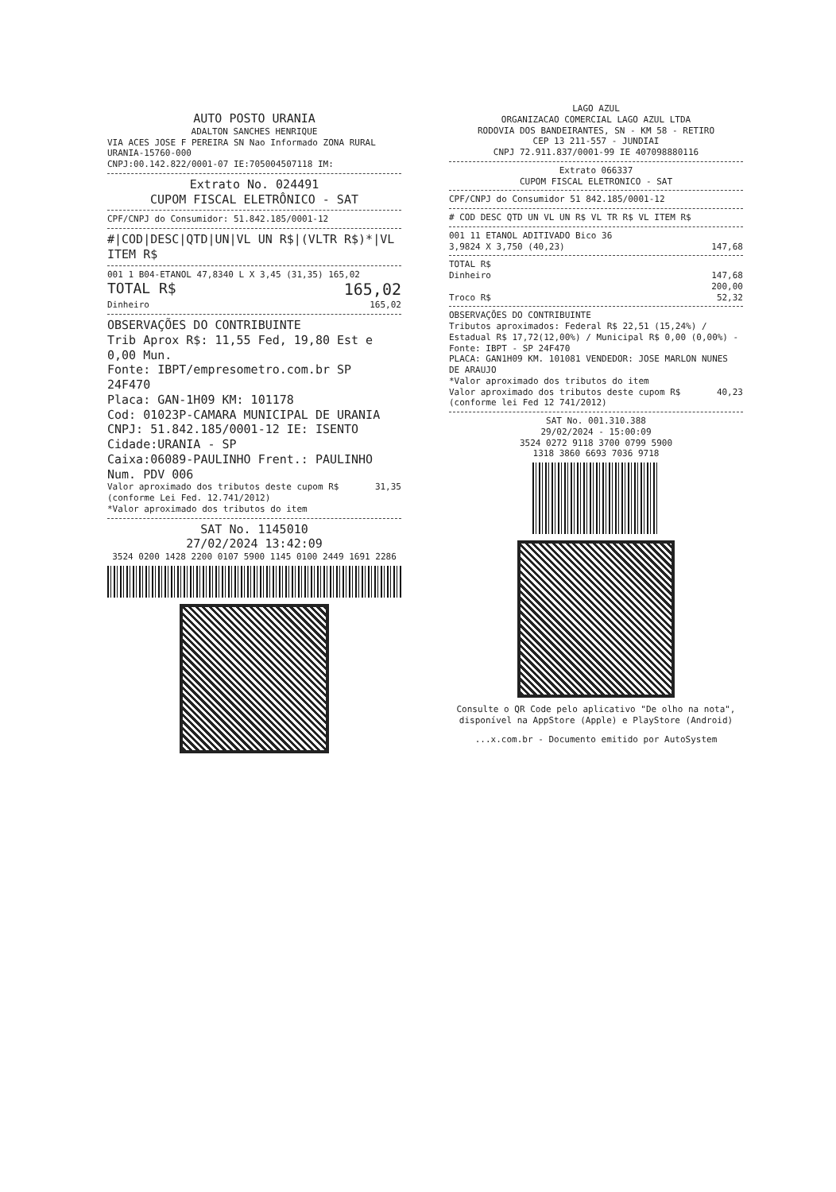AUTO POSTO URANIA
ADALTON SANCHES HENRIQUE
VIA ACES JOSE F PEREIRA SN Nao Informado ZONA RURAL URANIA-15760-000
CNPJ:00.142.822/0001-07 IE:705004507118 IM:
Extrato No. 024491
CUPOM FISCAL ELETRÔNICO - SAT
CPF/CNPJ do Consumidor: 51.842.185/0001-12
#|COD|DESC|QTD|UN|VL UN R$|(VLTR R$)*|VL ITEM R$
001 1 B04-ETANOL 47,8340 L X 3,45 (31,35) 165,02
TOTAL R$ 165,02
Dinheiro 165,02
OBSERVAÇÕES DO CONTRIBUINTE
Trib Aprox R$: 11,55 Fed, 19,80 Est e 0,00 Mun.
Fonte: IBPT/empresometro.com.br SP 24F470
Placa: GAN-1H09 KM: 101178
Cod: 01023P-CAMARA MUNICIPAL DE URANIA
CNPJ: 51.842.185/0001-12 IE: ISENTO
Cidade:URANIA - SP
Caixa:06089-PAULINHO Frent.: PAULINHO
Num. PDV 006
Valor aproximado dos tributos deste cupom R$
(conforme Lei Fed. 12.741/2012) 31,35
*Valor aproximado dos tributos do item
SAT No. 1145010
27/02/2024 13:42:09
3524 0200 1428 2200 0107 5900 1145 0100 2449 1691 2286
LAGO AZUL
ORGANIZACAO COMERCIAL LAGO AZUL LTDA
RODOVIA DOS BANDEIRANTES, SN - KM 58 - RETIRO
CEP 13 211-557 - JUNDIAI
CNPJ 72.911.837/0001-99 IE 407098880116
Extrato 066337
CUPOM FISCAL ELETRONICO - SAT
CPF/CNPJ do Consumidor 51 842.185/0001-12
# COD DESC QTD UN VL UN R$ VL TR R$ VL ITEM R$
001 11 ETANOL ADITIVADO Bico 36
3,9824 X 3,750 (40,23) 147,68
TOTAL R$
Dinheiro 147,68
200,00
Troco R$ 52,32
OBSERVAÇÕES DO CONTRIBUINTE
Tributos aproximados: Federal R$ 22,51 (15,24%) / Estadual R$ 17,72(12,00%) / Municipal R$ 0,00 (0,00%) - Fonte: IBPT - SP 24F470
PLACA: GAN1H09 KM. 101081 VENDEDOR: JOSE MARLON NUNES DE ARAUJO
*Valor aproximado dos tributos do item
Valor aproximado dos tributos deste cupom R$
(conforme lei Fed 12 741/2012) 40,23
SAT No. 001.310.388
29/02/2024 - 15:00:09
3524 0272 9118 3700 0799 5900
1318 3860 6693 7036 9718
Consulte o QR Code pelo aplicativo "De olho na nota", disponível na AppStore (Apple) e PlayStore (Android)
...x.com.br - Documento emitido por AutoSystem